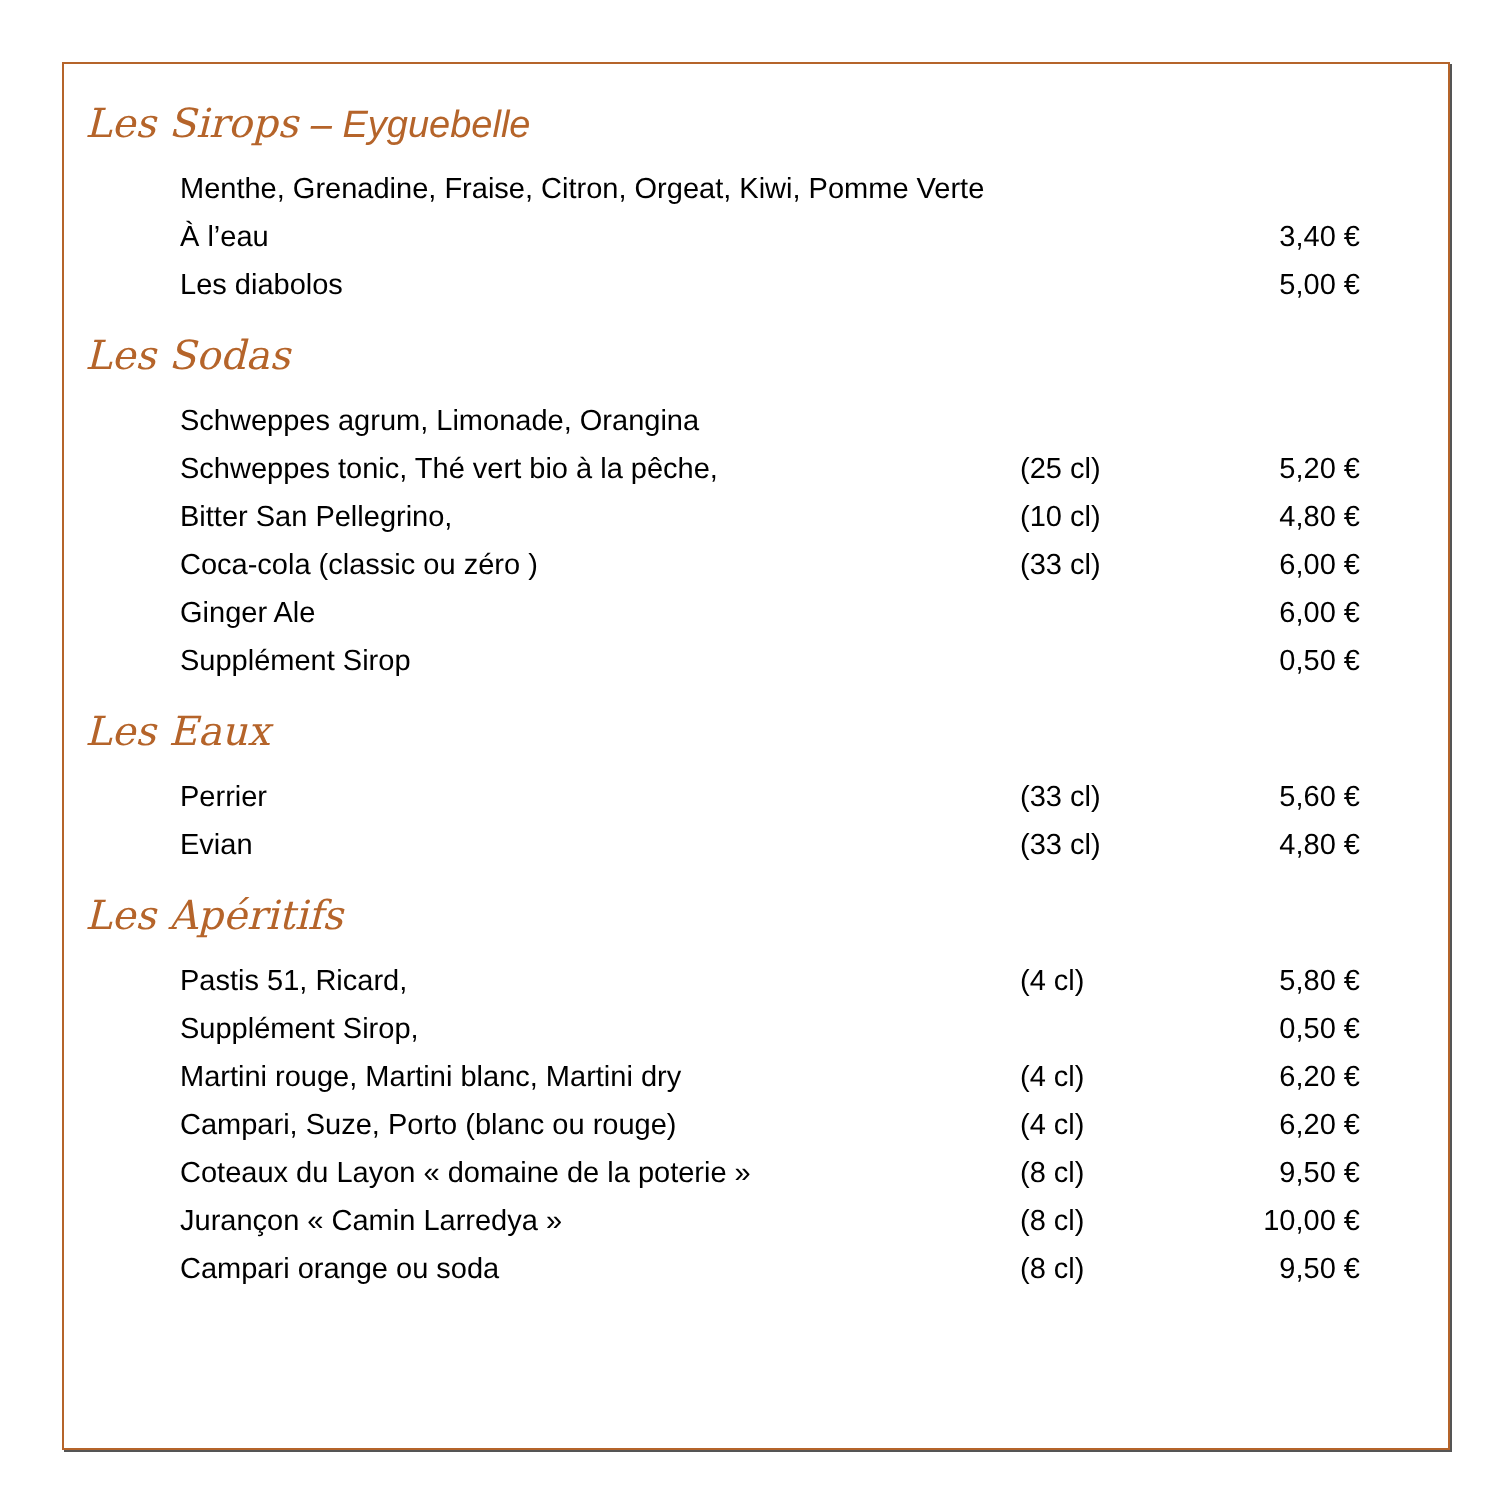Les Sirops – Eyguebelle
| Menthe, Grenadine, Fraise, Citron, Orgeat, Kiwi, Pomme Verte | | |
| À l’eau | | 3,40 € |
| Les diabolos | | 5,00 € |
Les Sodas
| Schweppes agrum, Limonade, Orangina | | |
| Schweppes tonic, Thé vert bio à la pêche, | (25 cl) | 5,20 € |
| Bitter San Pellegrino, | (10 cl) | 4,80 € |
| Coca-cola (classic ou zéro ) | (33 cl) | 6,00 € |
| Ginger Ale | | 6,00 € |
| Supplément Sirop | | 0,50 € |
Les Eaux
| Perrier | (33 cl) | 5,60 € |
| Evian | (33 cl) | 4,80 € |
Les Apéritifs
| Pastis 51, Ricard, | (4 cl) | 5,80 € |
| Supplément Sirop, | | 0,50 € |
| Martini rouge, Martini blanc, Martini dry | (4 cl) | 6,20 € |
| Campari, Suze, Porto (blanc ou rouge) | (4 cl) | 6,20 € |
| Coteaux du Layon « domaine de la poterie » | (8 cl) | 9,50 € |
| Jurançon « Camin Larredya » | (8 cl) | 10,00 € |
| Campari orange ou soda | (8 cl) | 9,50 € |